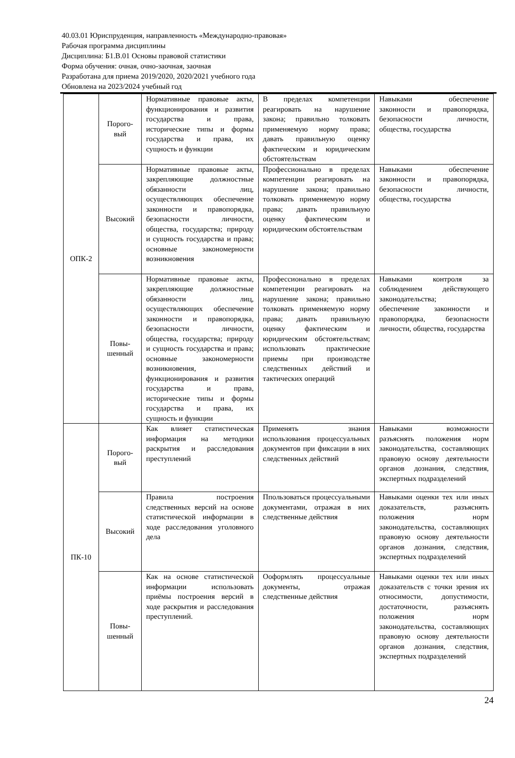40.03.01 Юриспруденция, направленность «Международно-правовая»
Рабочая программа дисциплины
Дисциплина: Б1.В.01 Основы правовой статистики
Форма обучения: очная, очно-заочная, заочная
Разработана для приема 2019/2020, 2020/2021 учебного года
Обновлена на 2023/2024 учебный год
| ОПК-2 | Порого- вый | Нормативные правовые акты, функционирования и развития государства и права, исторические типы и формы государства и права, их сущность и функции | В пределах компетенции реагировать на нарушение закона; правильно толковать применяемую норму права; давать правильную оценку фактическим и юридическим обстоятельствам | Навыками обеспечение законности и правопорядка, безопасности личности, общества, государства |
| | Высокий | Нормативные правовые акты, закрепляющие должностные обязанности лиц, осуществляющих обеспечение законности и правопорядка, безопасности личности, общества, государства; природу и сущность государства и права; основные закономерности возникновения | Профессионально в пределах компетенции реагировать на нарушение закона; правильно толковать применяемую норму права; давать правильную оценку фактическим и юридическим обстоятельствам | Навыками обеспечение законности и правопорядка, безопасности личности, общества, государства |
| | Повы- шенный | Нормативные правовые акты, закрепляющие должностные обязанности лиц, осуществляющих обеспечение законности и правопорядка, безопасности личности, общества, государства; природу и сущность государства и права; основные закономерности возникновения, функционирования и развития государства и права, исторические типы и формы государства и права, их сущность и функции | Профессионально в пределах компетенции реагировать на нарушение закона; правильно толковать применяемую норму права; давать правильную оценку фактическим и юридическим обстоятельствам; использовать практические приемы при производстве следственных действий и тактических операций | Навыками контроля за соблюдением действующего законодательства; обеспечение законности и правопорядка, безопасности личности, общества, государства |
| ПК-10 | Порого- вый | Как влияет статистическая информация на методики раскрытия и расследования преступлений | Применять знания использования процессуальных документов при фиксации в них следственных действий | Навыками возможности разъяснять положения норм законодательства, составляющих правовую основу деятельности органов дознания, следствия, экспертных подразделений |
| | Высокий | Правила построения следственных версий на основе статистической информации в ходе расследования уголовного дела | Ппользоваться процессуальными документами, отражая в них следственные действия | Навыками оценки тех или иных доказательств, разъяснять положения норм законодательства, составляющих правовую основу деятельности органов дознания, следствия, экспертных подразделений |
| | Повы- шенный | Как на основе статистической информации использовать приёмы построения версий в ходе раскрытия и расследования преступлений. | Ооформлять процессуальные документы, отражая следственные действия | Навыками оценки тех или иных доказательств с точки зрения их относимости, допустимости, достаточности, разъяснять положения норм законодательства, составляющих правовую основу деятельности органов дознания, следствия, экспертных подразделений |
24